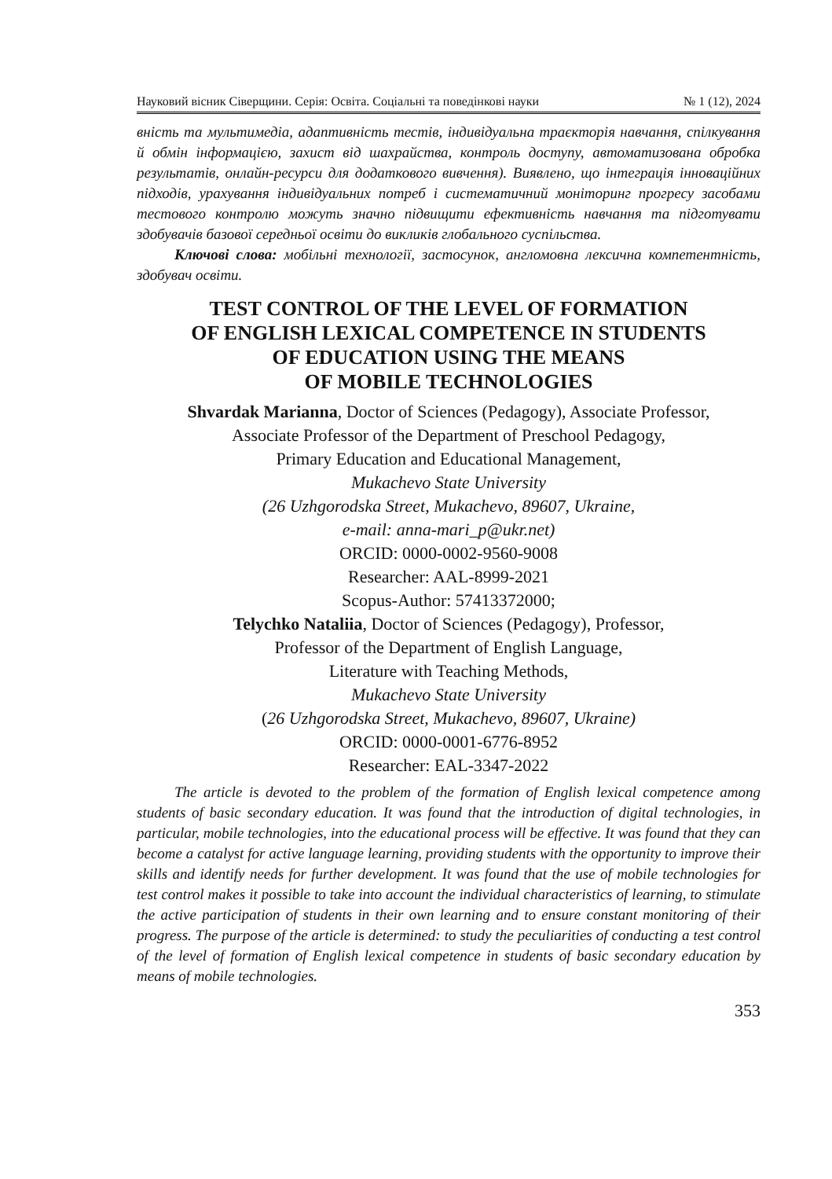Науковий вісник Сіверщини. Серія: Освіта. Соціальні та поведінкові науки № 1 (12), 2024
вність та мультимедіа, адаптивність тестів, індивідуальна траєкторія навчання, спілкування й обмін інформацією, захист від шахрайства, контроль доступу, автоматизована обробка результатів, онлайн-ресурси для додаткового вивчення). Виявлено, що інтеграція інноваційних підходів, урахування індивідуальних потреб і систематичний моніторинг прогресу засобами тестового контролю можуть значно підвищити ефективність навчання та підготувати здобувачів базової середньої освіти до викликів глобального суспільства.
Ключові слова: мобільні технології, застосунок, англомовна лексична компетентність, здобувач освіти.
TEST CONTROL OF THE LEVEL OF FORMATION
OF ENGLISH LEXICAL COMPETENCE IN STUDENTS
OF EDUCATION USING THE MEANS
OF MOBILE TECHNOLOGIES
Shvardak Marianna, Doctor of Sciences (Pedagogy), Associate Professor,
Associate Professor of the Department of Preschool Pedagogy,
Primary Education and Educational Management,
Mukachevo State University
(26 Uzhgorodska Street, Mukachevo, 89607, Ukraine,
e-mail: anna-mari_p@ukr.net)
ORCID: 0000-0002-9560-9008
Researcher: AAL-8999-2021
Scopus-Author: 57413372000;
Telychko Nataliia, Doctor of Sciences (Pedagogy), Professor,
Professor of the Department of English Language,
Literature with Teaching Methods,
Mukachevo State University
(26 Uzhgorodska Street, Mukachevo, 89607, Ukraine)
ORCID: 0000-0001-6776-8952
Researcher: EAL-3347-2022
The article is devoted to the problem of the formation of English lexical competence among students of basic secondary education. It was found that the introduction of digital technologies, in particular, mobile technologies, into the educational process will be effective. It was found that they can become a catalyst for active language learning, providing students with the opportunity to improve their skills and identify needs for further development. It was found that the use of mobile technologies for test control makes it possible to take into account the individual characteristics of learning, to stimulate the active participation of students in their own learning and to ensure constant monitoring of their progress. The purpose of the article is determined: to study the peculiarities of conducting a test control of the level of formation of English lexical competence in students of basic secondary education by means of mobile technologies.
353